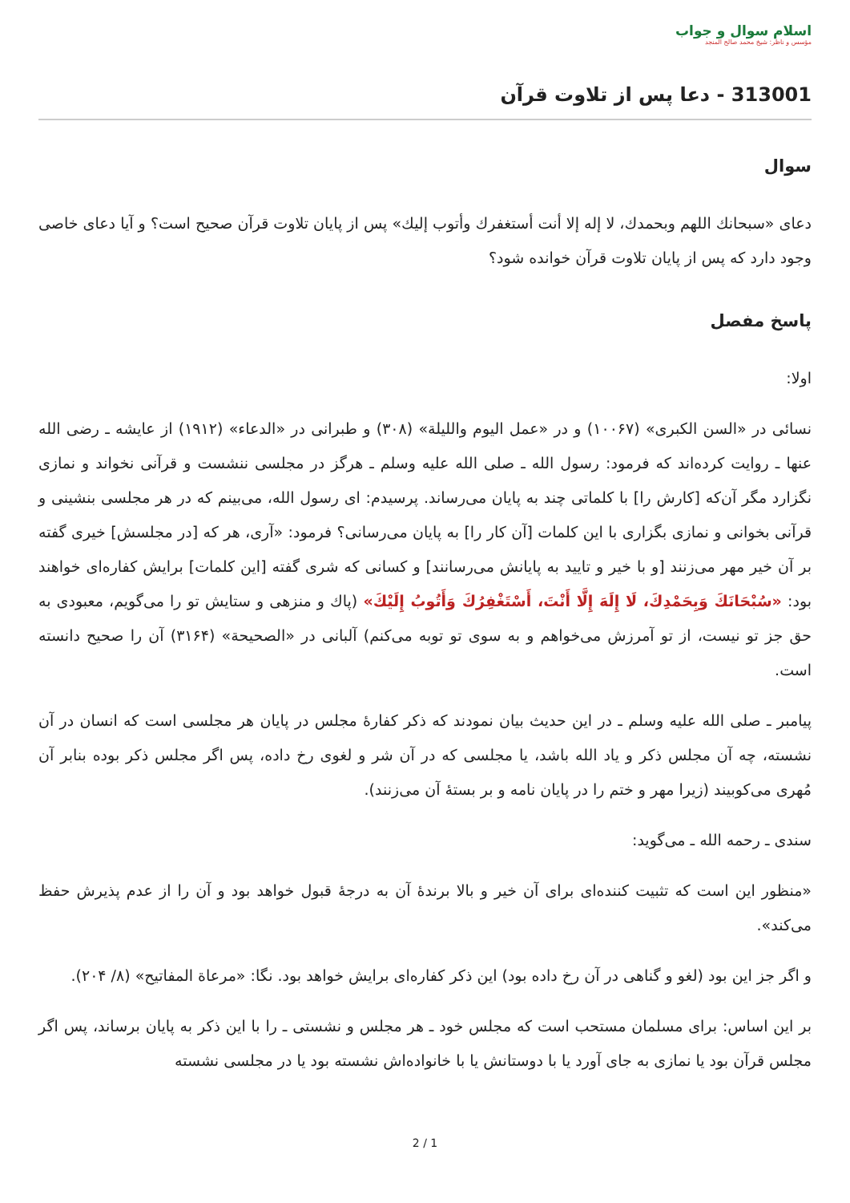اسلام سوال و جواب
مؤسس و ناظر: شيخ محمد صالح المنجد
313001 - دعا پس از تلاوت قرآن
سوال
دعای «سبحانك اللهم وبحمدك، لا إله إلا أنت أستغفرك وأتوب إليك» پس از پايان تلاوت قرآن صحيح است؟ و آيا دعای خاصی وجود دارد كه پس از پايان تلاوت قرآن خوانده شود؟
پاسخ مفصل
اولا:
نسائی در «السن الكبری» (۱۰۰۶۷) و در «عمل اليوم والليلة» (۳۰۸) و طبرانی در «الدعاء» (۱۹۱۲) از عايشه ـ رضی الله عنها ـ روايت كرده‌اند كه فرمود: رسول الله ـ صلی الله عليه وسلم ـ هرگز در مجلسی ننشست و قرآنی نخواند و نمازی نگزارد مگر آن‌كه [كارش را] با كلماتی چند به پايان می‌رساند. پرسيدم: ای رسول الله، می‌بينم كه در هر مجلسی بنشينی و قرآنی بخوانی و نمازی بگزاری با اين كلمات [آن كار را] به پايان می‌رسانی؟ فرمود: «آری، هر كه [در مجلسش] خيری گفته بر آن خير مهر می‌زنند [و با خير و تاييد به پايانش می‌رسانند] و كسانی كه شری گفته [اين كلمات] برايش كفاره‌ای خواهند بود: «سُبْحَانَكَ وَبِحَمْدِكَ، لَا إِلَهَ إِلَّا أَنْتَ، أَسْتَغْفِرُكَ وَأَتُوبُ إِلَيْكَ» (پاك و منزهی و ستايش تو را می‌گويم، معبودی به حق جز تو نيست، از تو آمرزش می‌خواهم و به سوی تو توبه می‌كنم) آلبانی در «الصحيحة» (۳۱۶۴) آن را صحيح دانسته است.
پيامبر ـ صلی الله عليه وسلم ـ در اين حديث بيان نمودند كه ذكر كفارۀ مجلس در پايان هر مجلسی است كه انسان در آن نشسته، چه آن مجلس ذكر و ياد الله باشد، يا مجلسی كه در آن شر و لغوی رخ داده، پس اگر مجلس ذكر بوده بنابر آن مُهری می‌كوبيند (زيرا مهر و ختم را در پايان نامه و بر بستۀ آن می‌زنند).
سندی ـ رحمه الله ـ می‌گويد:
«منظور اين است كه تثبيت كننده‌ای برای آن خير و بالا برندۀ آن به درجۀ قبول خواهد بود و آن را از عدم پذيرش حفظ می‌كند».
و اگر جز اين بود (لغو و گناهی در آن رخ داده بود) اين ذكر كفاره‌ای برايش خواهد بود. نگا: «مرعاة المفاتيح» (۸/ ۲۰۴).
بر اين اساس: برای مسلمان مستحب است كه مجلس خود ـ هر مجلس و نشستی ـ را با اين ذكر به پايان برساند، پس اگر مجلس قرآن بود يا نمازی به جای آورد يا با دوستانش يا با خانواده‌اش نشسته بود يا در مجلسی نشسته
2 / 1